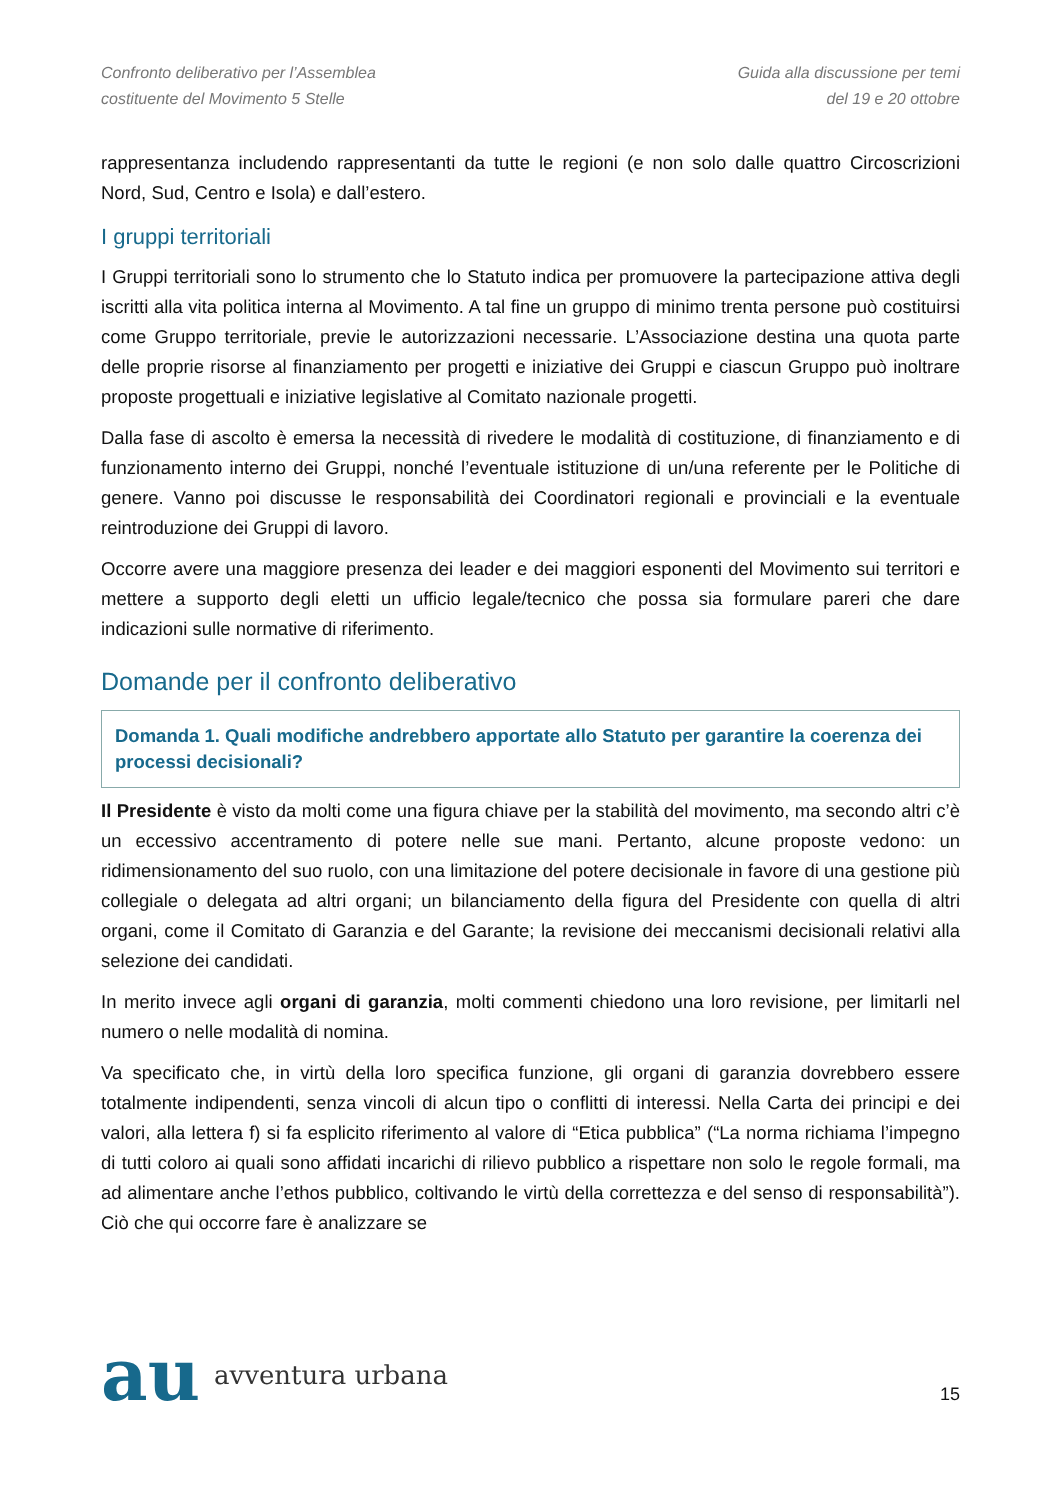Confronto deliberativo per l’Assemblea
costituente del Movimento 5 Stelle
Guida alla discussione per temi
del 19 e 20 ottobre
rappresentanza includendo rappresentanti da tutte le regioni (e non solo dalle quattro Circoscrizioni Nord, Sud, Centro e Isola) e dall’estero.
I gruppi territoriali
I Gruppi territoriali sono lo strumento che lo Statuto indica per promuovere la partecipazione attiva degli iscritti alla vita politica interna al Movimento. A tal fine un gruppo di minimo trenta persone può costituirsi come Gruppo territoriale, previe le autorizzazioni necessarie. L’Associazione destina una quota parte delle proprie risorse al finanziamento per progetti e iniziative dei Gruppi e ciascun Gruppo può inoltrare proposte progettuali e iniziative legislative al Comitato nazionale progetti.
Dalla fase di ascolto è emersa la necessità di rivedere le modalità di costituzione, di finanziamento e di funzionamento interno dei Gruppi, nonché l’eventuale istituzione di un/una referente per le Politiche di genere. Vanno poi discusse le responsabilità dei Coordinatori regionali e provinciali e la eventuale reintroduzione dei Gruppi di lavoro.
Occorre avere una maggiore presenza dei leader e dei maggiori esponenti del Movimento sui territori e mettere a supporto degli eletti un ufficio legale/tecnico che possa sia formulare pareri che dare indicazioni sulle normative di riferimento.
Domande per il confronto deliberativo
Domanda 1. Quali modifiche andrebbero apportate allo Statuto per garantire la coerenza dei processi decisionali?
Il Presidente è visto da molti come una figura chiave per la stabilità del movimento, ma secondo altri c’è un eccessivo accentramento di potere nelle sue mani. Pertanto, alcune proposte vedono: un ridimensionamento del suo ruolo, con una limitazione del potere decisionale in favore di una gestione più collegiale o delegata ad altri organi; un bilanciamento della figura del Presidente con quella di altri organi, come il Comitato di Garanzia e del Garante; la revisione dei meccanismi decisionali relativi alla selezione dei candidati.
In merito invece agli organi di garanzia, molti commenti chiedono una loro revisione, per limitarli nel numero o nelle modalità di nomina.
Va specificato che, in virtù della loro specifica funzione, gli organi di garanzia dovrebbero essere totalmente indipendenti, senza vincoli di alcun tipo o conflitti di interessi. Nella Carta dei principi e dei valori, alla lettera f) si fa esplicito riferimento al valore di “Etica pubblica” (“La norma richiama l’impegno di tutti coloro ai quali sono affidati incarichi di rilievo pubblico a rispettare non solo le regole formali, ma ad alimentare anche l’ethos pubblico, coltivando le virtù della correttezza e del senso di responsabilità”). Ciò che qui occorre fare è analizzare se
au avventura urbana
15